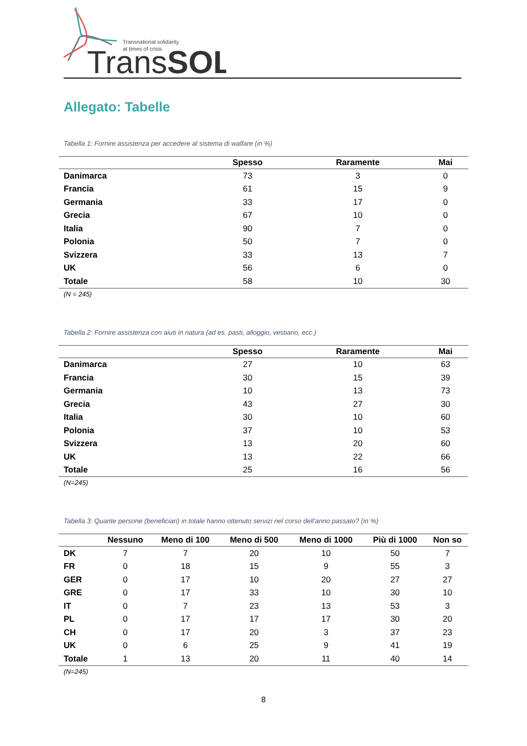Transnational solidarity
at times of crisis
TransSOL
Allegato: Tabelle
Tabella 1: Fornire assistenza per accedere al sistema di walfare (in %)
| | Spesso | Raramente | Mai |
| --- | --- | --- | --- |
| Danimarca | 73 | 3 | 0 |
| Francia | 61 | 15 | 9 |
| Germania | 33 | 17 | 0 |
| Grecia | 67 | 10 | 0 |
| Italia | 90 | 7 | 0 |
| Polonia | 50 | 7 | 0 |
| Svizzera | 33 | 13 | 7 |
| UK | 56 | 6 | 0 |
| Totale | 58 | 10 | 30 |
(N = 245)
Tabella 2: Fornire assistenza con aiuti in natura (ad es. pasti, alloggio, vestiario, ecc.)
| | Spesso | Raramente | Mai |
| --- | --- | --- | --- |
| Danimarca | 27 | 10 | 63 |
| Francia | 30 | 15 | 39 |
| Germania | 10 | 13 | 73 |
| Grecia | 43 | 27 | 30 |
| Italia | 30 | 10 | 60 |
| Polonia | 37 | 10 | 53 |
| Svizzera | 13 | 20 | 60 |
| UK | 13 | 22 | 66 |
| Totale | 25 | 16 | 56 |
(N=245)
Tabella 3: Quante persone (beneficiari) in totale hanno ottenuto servizi nel corso dell'anno passato? (in %)
| | Nessuno | Meno di 100 | Meno di 500 | Meno di 1000 | Più di 1000 | Non so |
| --- | --- | --- | --- | --- | --- | --- |
| DK | 7 | 7 | 20 | 10 | 50 | 7 |
| FR | 0 | 18 | 15 | 9 | 55 | 3 |
| GER | 0 | 17 | 10 | 20 | 27 | 27 |
| GRE | 0 | 17 | 33 | 10 | 30 | 10 |
| IT | 0 | 7 | 23 | 13 | 53 | 3 |
| PL | 0 | 17 | 17 | 17 | 30 | 20 |
| CH | 0 | 17 | 20 | 3 | 37 | 23 |
| UK | 0 | 6 | 25 | 9 | 41 | 19 |
| Totale | 1 | 13 | 20 | 11 | 40 | 14 |
(N=245)
8